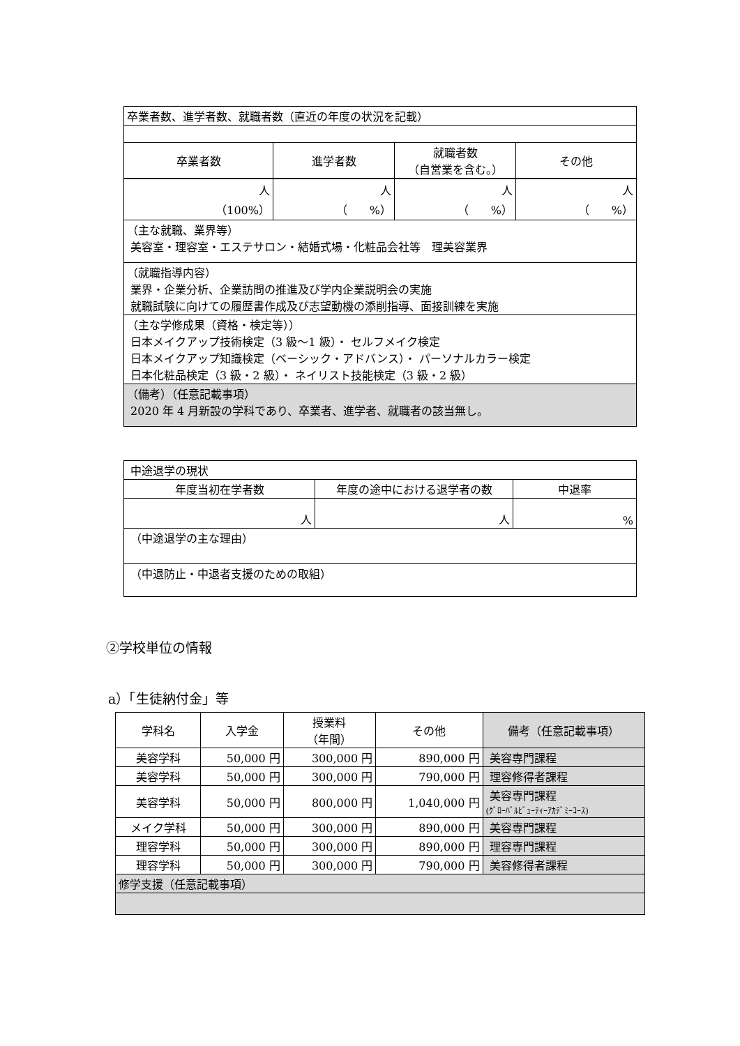| 卒業者数、進学者数、就職者数（直近の年度の状況を記載） | | | |
| 卒業者数 | 進学者数 | 就職者数 （自営業を含む。） | その他 |
| 人 （100%） | 人 （ %） | 人 （ %） | 人 （ %） |
| （主な就職、業界等） 美容室・理容室・エステサロン・結婚式場・化粧品会社等 理美容業界 | | | |
| （就職指導内容） 業界・企業分析、企業訪問の推進及び学内企業説明会の実施 就職試験に向けての履歴書作成及び志望動機の添削指導、面接訓練を実施 | | | |
| （主な学修成果（資格・検定等）） 日本メイクアップ技術検定（3 級～1 級）・ セルフメイク検定 日本メイクアップ知識検定（ベーシック・アドバンス）・ パーソナルカラー検定 日本化粧品検定（3 級・2 級）・ ネイリスト技能検定（3 級・2 級） | | | |
| （備考）（任意記載事項） 2020 年 4 月新設の学科であり、卒業者、進学者、就職者の該当無し。 | | | |
| 中途退学の現状 | | |
| 年度当初在学者数 | 年度の途中における退学者の数 | 中退率 |
| 人 | 人 | % |
| （中途退学の主な理由） | | |
| （中退防止・中退者支援のための取組） | | |
②学校単位の情報
a）「生徒納付金」等
| 学科名 | 入学金 | 授業料 （年間） | その他 | 備考（任意記載事項） |
| 美容学科 | 50,000 円 | 300,000 円 | 890,000 円 | 美容専門課程 |
| 美容学科 | 50,000 円 | 300,000 円 | 790,000 円 | 理容修得者課程 |
| 美容学科 | 50,000 円 | 800,000 円 | 1,040,000 円 | 美容専門課程 (ｸﾞﾛｰﾊﾞﾙﾋﾞｭｰﾃｨｰｱｶﾃﾞﾐｰｺｰｽ) |
| メイク学科 | 50,000 円 | 300,000 円 | 890,000 円 | 美容専門課程 |
| 理容学科 | 50,000 円 | 300,000 円 | 890,000 円 | 理容専門課程 |
| 理容学科 | 50,000 円 | 300,000 円 | 790,000 円 | 美容修得者課程 |
| 修学支援（任意記載事項） | | | | |